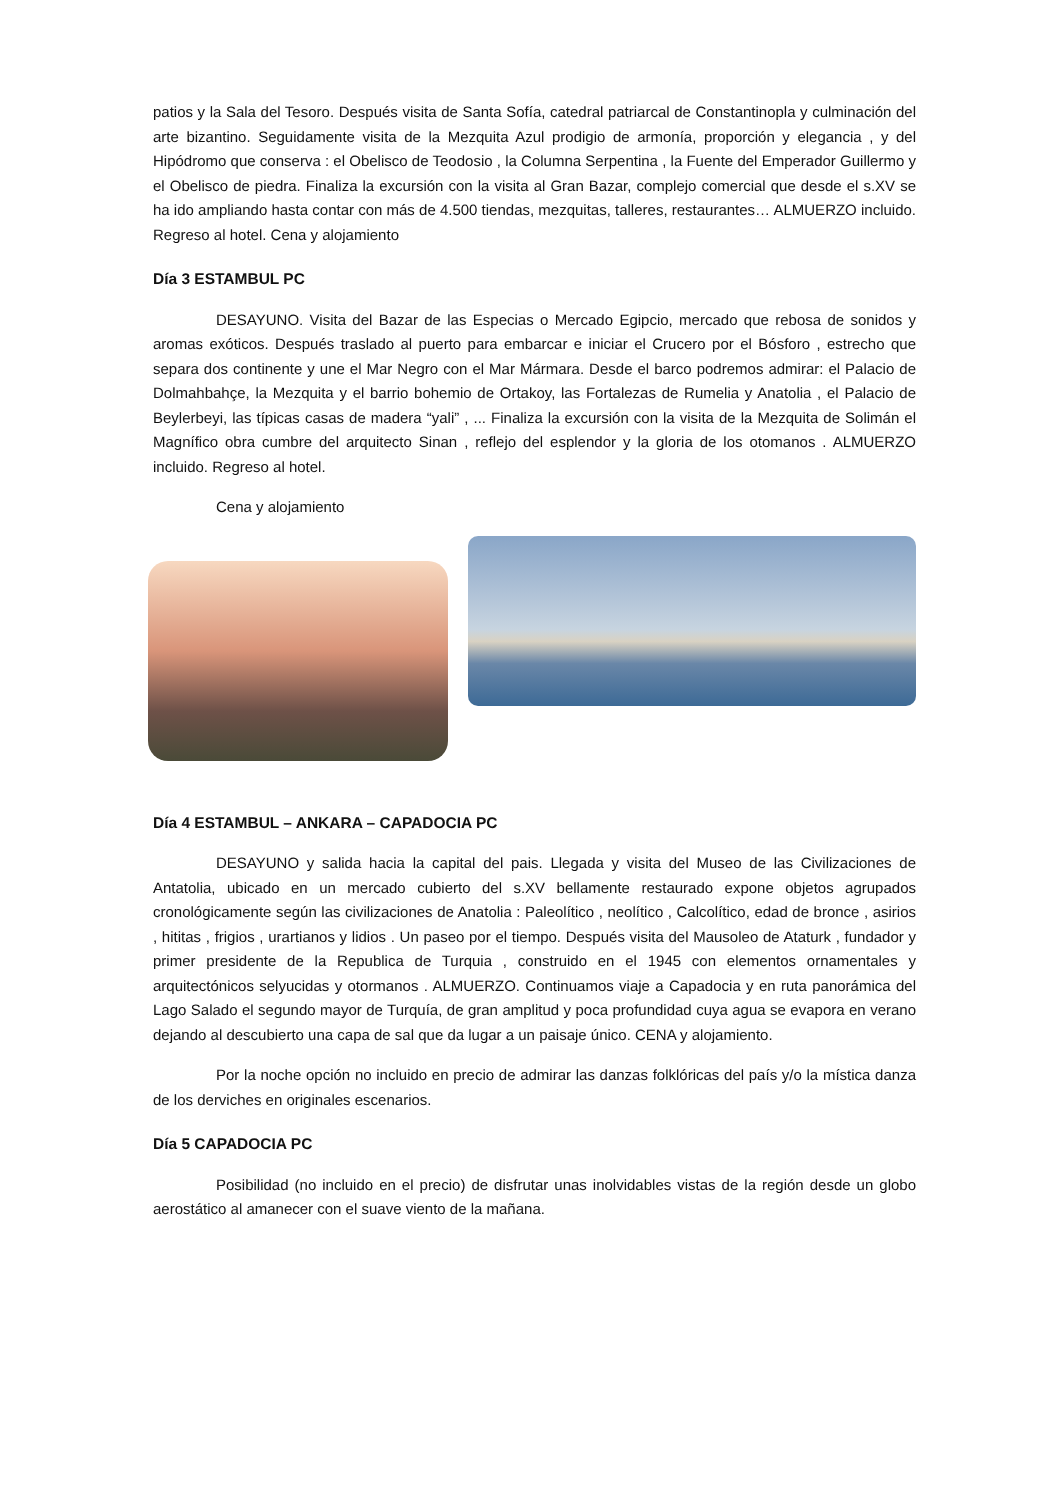patios y la Sala del Tesoro. Después visita de Santa Sofía, catedral patriarcal de Constantinopla y culminación del arte bizantino. Seguidamente visita de la Mezquita Azul prodigio de armonía, proporción y elegancia , y del Hipódromo que conserva : el Obelisco de Teodosio , la Columna Serpentina , la Fuente del Emperador Guillermo y el Obelisco de piedra. Finaliza la excursión con la visita al Gran Bazar, complejo comercial que desde el s.XV se ha ido ampliando hasta contar con más de 4.500 tiendas, mezquitas, talleres, restaurantes… ALMUERZO incluido. Regreso al hotel. Cena y alojamiento
Día 3 ESTAMBUL PC
DESAYUNO. Visita del Bazar de las Especias o Mercado Egipcio, mercado que rebosa de sonidos y aromas exóticos. Después traslado al puerto para embarcar e iniciar el Crucero por el Bósforo , estrecho que separa dos continente y une el Mar Negro con el Mar Mármara. Desde el barco podremos admirar: el Palacio de Dolmahbahçe, la Mezquita y el barrio bohemio de Ortakoy, las Fortalezas de Rumelia y Anatolia , el Palacio de Beylerbeyi, las típicas casas de madera “yali” , ... Finaliza la excursión con la visita de la Mezquita de Solimán el Magnífico obra cumbre del arquitecto Sinan , reflejo del esplendor y la gloria de los otomanos . ALMUERZO incluido. Regreso al hotel.
Cena y alojamiento
Día 4 ESTAMBUL – ANKARA – CAPADOCIA PC
DESAYUNO y salida hacia la capital del pais. Llegada y visita del Museo de las Civilizaciones de Antatolia, ubicado en un mercado cubierto del s.XV bellamente restaurado expone objetos agrupados cronológicamente según las civilizaciones de Anatolia : Paleolítico , neolítico , Calcolítico, edad de bronce , asirios , hititas , frigios , urartianos y lidios . Un paseo por el tiempo. Después visita del Mausoleo de Ataturk , fundador y primer presidente de la Republica de Turquia , construido en el 1945 con elementos ornamentales y arquitectónicos selyucidas y otormanos . ALMUERZO. Continuamos viaje a Capadocia y en ruta panorámica del Lago Salado el segundo mayor de Turquía, de gran amplitud y poca profundidad cuya agua se evapora en verano dejando al descubierto una capa de sal que da lugar a un paisaje único. CENA y alojamiento.
Por la noche opción no incluido en precio de admirar las danzas folklóricas del país y/o la mística danza de los derviches en originales escenarios.
Día 5 CAPADOCIA PC
Posibilidad (no incluido en el precio) de disfrutar unas inolvidables vistas de la región desde un globo aerostático al amanecer con el suave viento de la mañana.